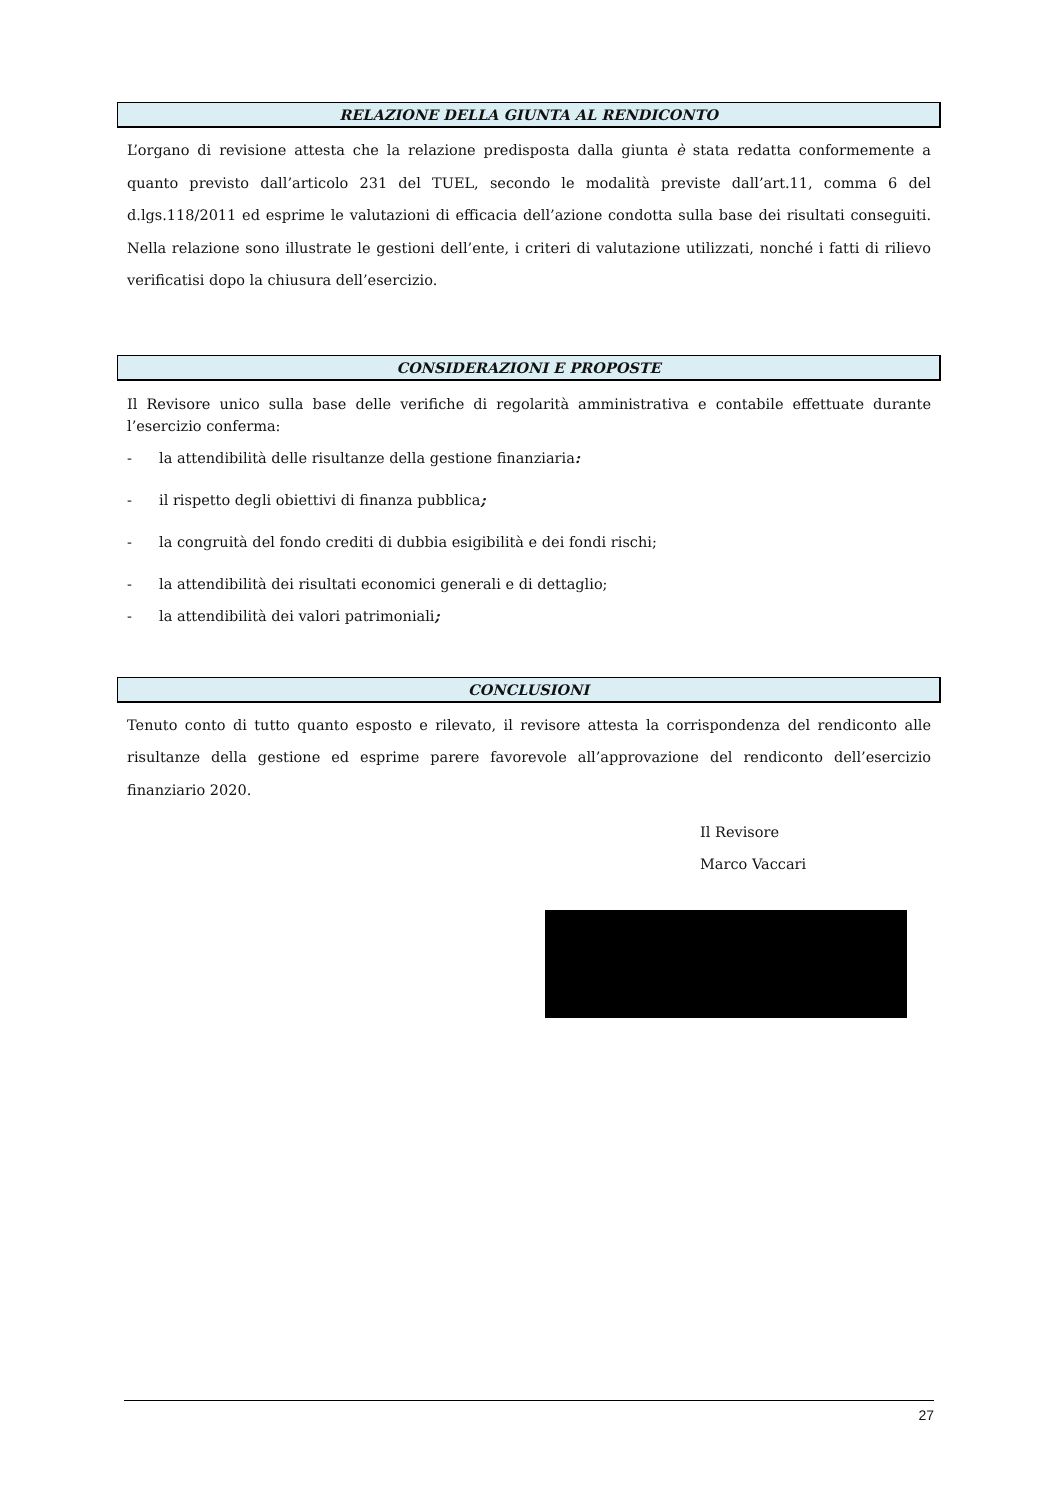RELAZIONE DELLA GIUNTA AL RENDICONTO
L’organo di revisione attesta che la relazione predisposta dalla giunta è stata redatta conformemente a quanto previsto dall’articolo 231 del TUEL, secondo le modalità previste dall’art.11, comma 6 del d.lgs.118/2011 ed esprime le valutazioni di efficacia dell’azione condotta sulla base dei risultati conseguiti. Nella relazione sono illustrate le gestioni dell’ente, i criteri di valutazione utilizzati, nonché i fatti di rilievo verificatisi dopo la chiusura dell’esercizio.
CONSIDERAZIONI E PROPOSTE
Il Revisore unico sulla base delle verifiche di regolarità amministrativa e contabile effettuate durante l’esercizio conferma:
- la attendibilità delle risultanze della gestione finanziaria:
- il rispetto degli obiettivi di finanza pubblica;
- la congruità del fondo crediti di dubbia esigibilità e dei fondi rischi;
- la attendibilità dei risultati economici generali e di dettaglio;
- la attendibilità dei valori patrimoniali;
CONCLUSIONI
Tenuto conto di tutto quanto esposto e rilevato, il revisore attesta la corrispondenza del rendiconto alle risultanze della gestione ed esprime parere favorevole all’approvazione del rendiconto dell’esercizio finanziario 2020.
Il Revisore
Marco Vaccari
27